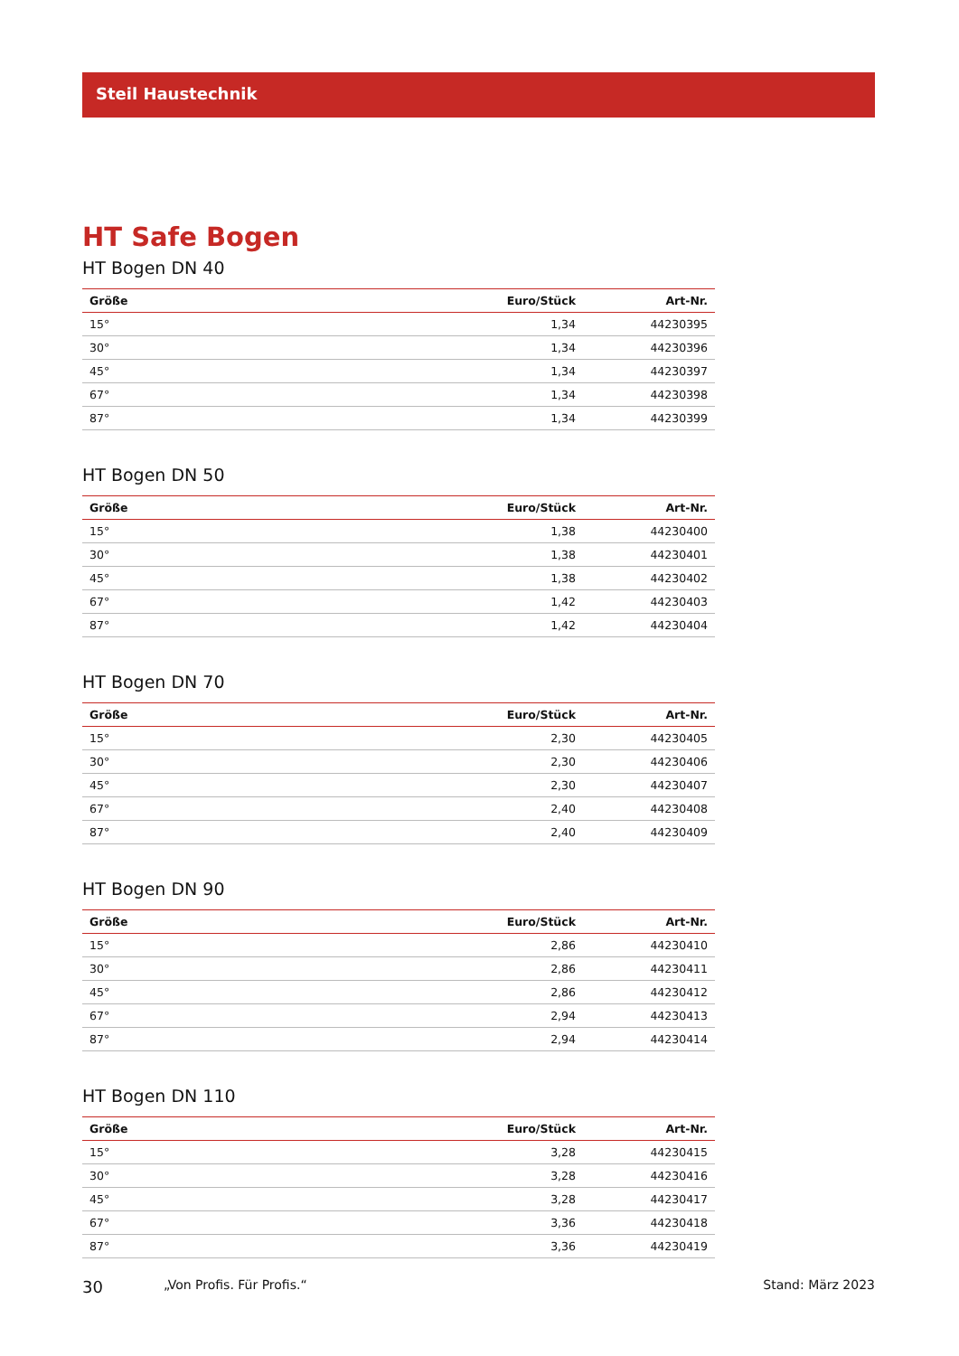Steil Haustechnik
HT Safe Bogen
HT Bogen DN 40
| Größe | Euro/Stück | Art-Nr. |
| --- | --- | --- |
| 15° | 1,34 | 44230395 |
| 30° | 1,34 | 44230396 |
| 45° | 1,34 | 44230397 |
| 67° | 1,34 | 44230398 |
| 87° | 1,34 | 44230399 |
HT Bogen DN 50
| Größe | Euro/Stück | Art-Nr. |
| --- | --- | --- |
| 15° | 1,38 | 44230400 |
| 30° | 1,38 | 44230401 |
| 45° | 1,38 | 44230402 |
| 67° | 1,42 | 44230403 |
| 87° | 1,42 | 44230404 |
HT Bogen DN 70
| Größe | Euro/Stück | Art-Nr. |
| --- | --- | --- |
| 15° | 2,30 | 44230405 |
| 30° | 2,30 | 44230406 |
| 45° | 2,30 | 44230407 |
| 67° | 2,40 | 44230408 |
| 87° | 2,40 | 44230409 |
HT Bogen DN 90
| Größe | Euro/Stück | Art-Nr. |
| --- | --- | --- |
| 15° | 2,86 | 44230410 |
| 30° | 2,86 | 44230411 |
| 45° | 2,86 | 44230412 |
| 67° | 2,94 | 44230413 |
| 87° | 2,94 | 44230414 |
HT Bogen DN 110
| Größe | Euro/Stück | Art-Nr. |
| --- | --- | --- |
| 15° | 3,28 | 44230415 |
| 30° | 3,28 | 44230416 |
| 45° | 3,28 | 44230417 |
| 67° | 3,36 | 44230418 |
| 87° | 3,36 | 44230419 |
30 „Von Profis. Für Profis.“Stand: März 2023